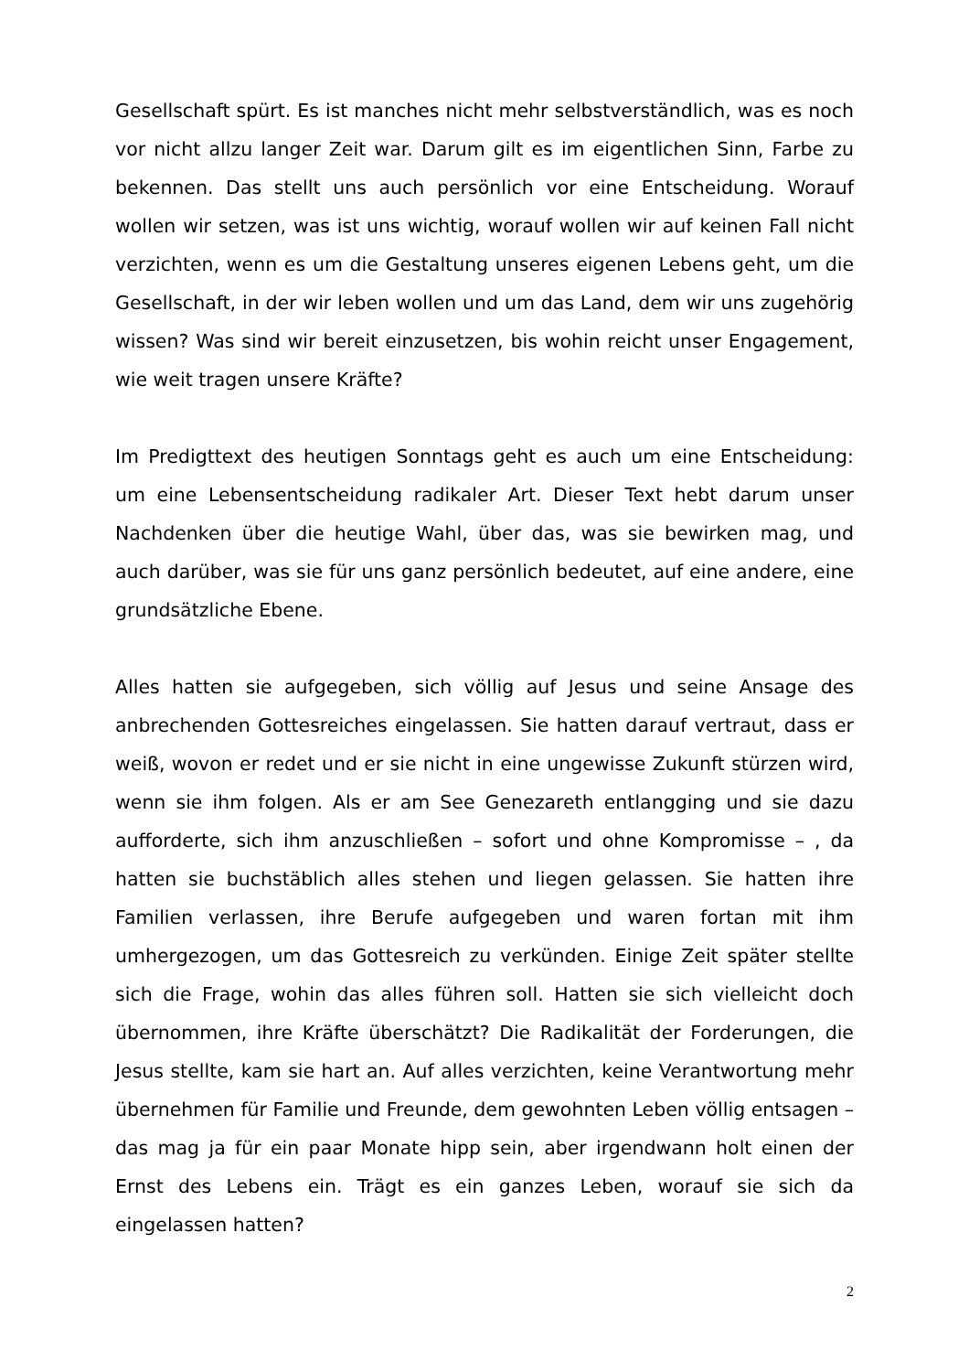Gesellschaft spürt. Es ist manches nicht mehr selbstverständlich, was es noch vor nicht allzu langer Zeit war. Darum gilt es im eigentlichen Sinn, Farbe zu bekennen. Das stellt uns auch persönlich vor eine Entscheidung. Worauf wollen wir setzen, was ist uns wichtig, worauf wollen wir auf keinen Fall nicht verzichten, wenn es um die Gestaltung unseres eigenen Lebens geht, um die Gesellschaft, in der wir leben wollen und um das Land, dem wir uns zugehörig wissen? Was sind wir bereit einzusetzen, bis wohin reicht unser Engagement, wie weit tragen unsere Kräfte?
Im Predigttext des heutigen Sonntags geht es auch um eine Entscheidung: um eine Lebensentscheidung radikaler Art. Dieser Text hebt darum unser Nachdenken über die heutige Wahl, über das, was sie bewirken mag, und auch darüber, was sie für uns ganz persönlich bedeutet, auf eine andere, eine grundsätzliche Ebene.
Alles hatten sie aufgegeben, sich völlig auf Jesus und seine Ansage des anbrechenden Gottesreiches eingelassen. Sie hatten darauf vertraut, dass er weiß, wovon er redet und er sie nicht in eine ungewisse Zukunft stürzen wird, wenn sie ihm folgen. Als er am See Genezareth entlangging und sie dazu aufforderte, sich ihm anzuschließen – sofort und ohne Kompromisse – , da hatten sie buchstäblich alles stehen und liegen gelassen. Sie hatten ihre Familien verlassen, ihre Berufe aufgegeben und waren fortan mit ihm umhergezogen, um das Gottesreich zu verkünden. Einige Zeit später stellte sich die Frage, wohin das alles führen soll. Hatten sie sich vielleicht doch übernommen, ihre Kräfte überschätzt? Die Radikalität der Forderungen, die Jesus stellte, kam sie hart an. Auf alles verzichten, keine Verantwortung mehr übernehmen für Familie und Freunde, dem gewohnten Leben völlig entsagen – das mag ja für ein paar Monate hipp sein, aber irgendwann holt einen der Ernst des Lebens ein. Trägt es ein ganzes Leben, worauf sie sich da eingelassen hatten?
2